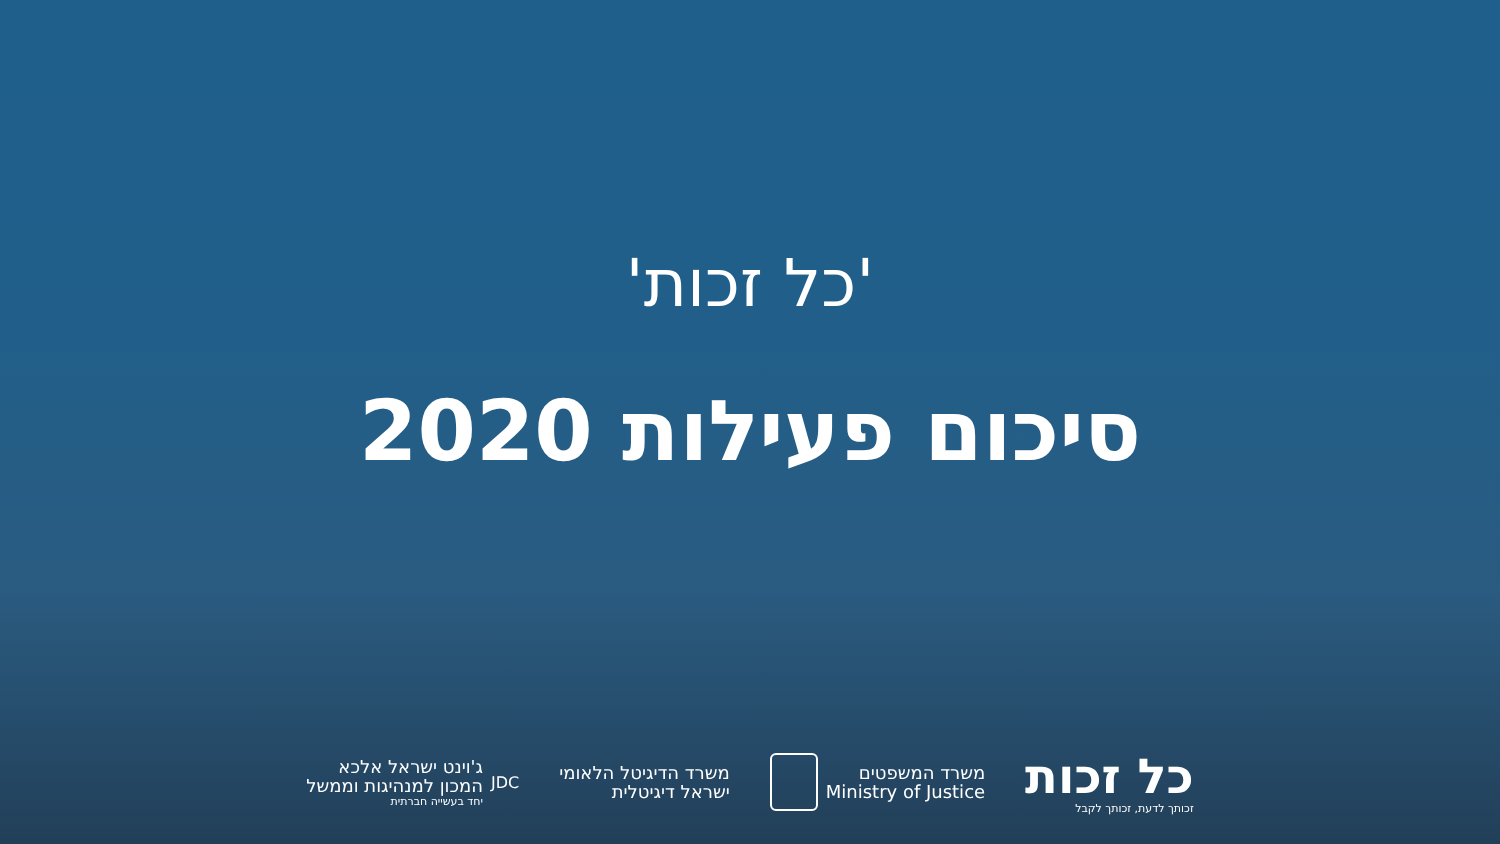'כל זכות'
סיכום פעילות 2020
כל זכות
זכותך לדעת, זכותך לקבל
משרד המשפטים
Ministry of Justice
משרד הדיגיטל הלאומי
ישראל דיגיטלית
JDC
ג'וינט ישראל אלכא
המכון למנהיגות וממשל
יחד בעשייה חברתית